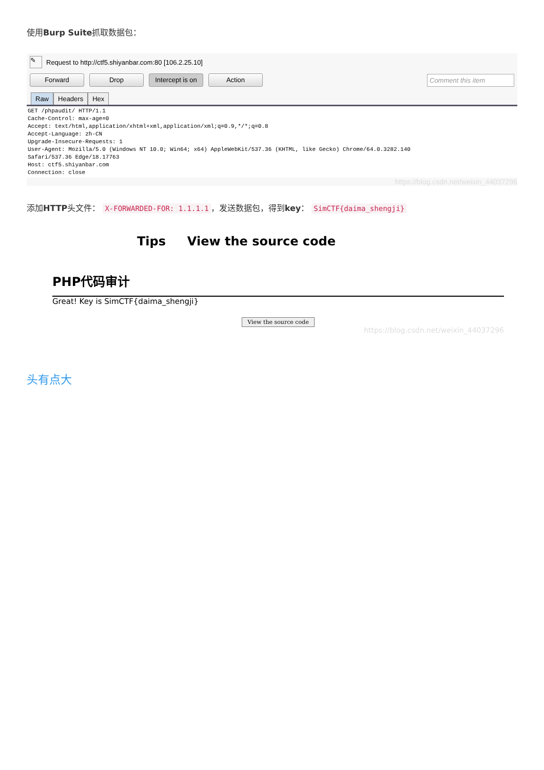使用Burp Suite抓取数据包：
✎ Request to http://ctf5.shiyanbar.com:80 [106.2.25.10]
Forward Drop Intercept is on Action Comment this item
Raw Headers Hex
GET /phpaudit/ HTTP/1.1
Cache-Control: max-age=0
Accept: text/html,application/xhtml+xml,application/xml;q=0.9,*/*;q=0.8
Accept-Language: zh-CN
Upgrade-Insecure-Requests: 1
User-Agent: Mozilla/5.0 (Windows NT 10.0; Win64; x64) AppleWebKit/537.36 (KHTML, like Gecko) Chrome/64.0.3282.140
Safari/537.36 Edge/18.17763
Host: ctf5.shiyanbar.com
Connection: close
https://blog.csdn.net/weixin_44037296
添加HTTP头文件： X-FORWARDED-FOR: 1.1.1.1 ，发送数据包，得到key： SimCTF{daima_shengji}
Tips View the source code
PHP代码审计
Great! Key is SimCTF{daima_shengji}
View the source code
https://blog.csdn.net/weixin_44037296
头有点大